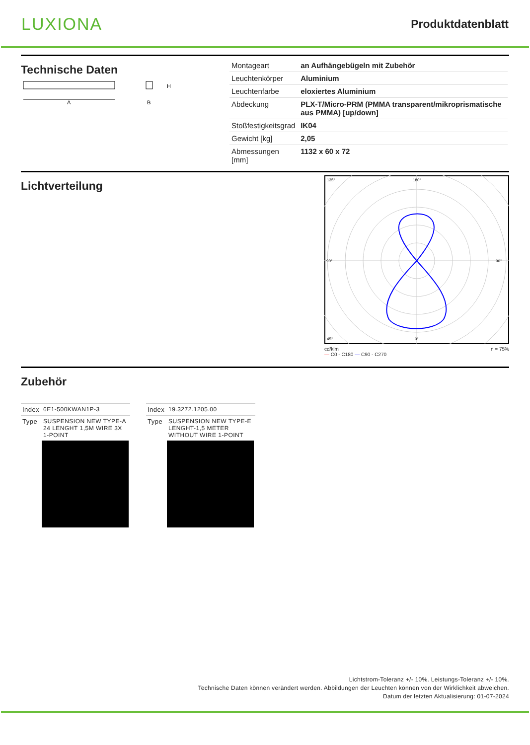LUXIONA
Produktdatenblatt
Technische Daten
A
H
B
| Montageart | an Aufhängebügeln mit Zubehör |
| Leuchtenkörper | Aluminium |
| Leuchtenfarbe | eloxiertes Aluminium |
| Abdeckung | PLX-T/Micro-PRM (PMMA transparent/mikroprismatische aus PMMA) [up/down] |
| Stoßfestigkeitsgrad | IK04 |
| Gewicht [kg] | 2,05 |
| Abmessungen [mm] | 1132 x 60 x 72 |
Lichtverteilung
135°
180°
45°
0°
90°
90°
cd/klm
— C0 - C180 — C90 - C270 η = 75%
Zubehör
| Index | 6E1-500KWAN1P-3 |
| Type | SUSPENSION NEW TYPE-A 24 LENGHT 1,5M WIRE 3X 1-POINT |
| Index | 19.3272.1205.00 |
| Type | SUSPENSION NEW TYPE-E LENGHT-1,5 METER WITHOUT WIRE 1-POINT |
Lichtstrom-Toleranz +/- 10%. Leistungs-Toleranz +/- 10%.
Technische Daten können verändert werden. Abbildungen der Leuchten können von der Wirklichkeit abweichen.
Datum der letzten Aktualisierung: 01-07-2024